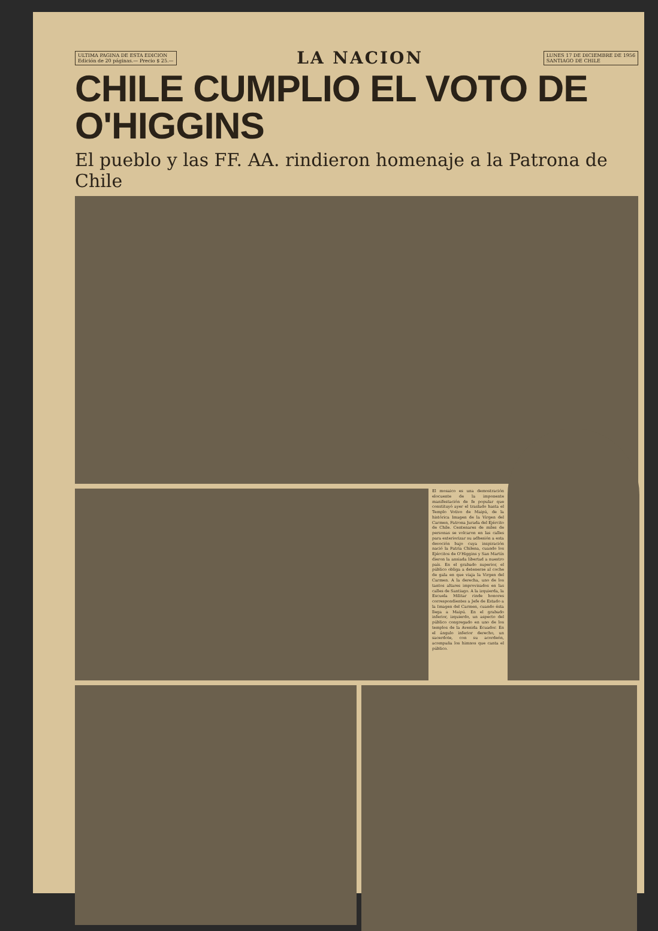ULTIMA PAGINA DE ESTA EDICION
Edición de 20 páginas.— Precio $ 25.—
LA NACION
LUNES 17 DE DICIEMBRE DE 1956
SANTIAGO DE CHILE
CHILE CUMPLIO EL VOTO DE O'HIGGINS
El pueblo y las FF. AA. rindieron homenaje a la Patrona de Chile
El mosaico es una demostración elocuente de la imponente manifestación de fe popular que constituyó ayer el traslado hasta el Templo Votivo de Maipú, de la histórica Imagen de la Virgen del Carmen, Patrona Jurada del Ejército de Chile. Centenares de miles de personas se volcaron en las calles para exteriorizar su adhesión a esta devoción bajo cuya inspiración nació la Patria Chilena, cuando los Ejércitos de O'Higgins y San Martín dieron la ansiada libertad a nuestro país. En el grabado superior, el público obliga a detenerse al coche de gala en que viaja la Virgen del Carmen. A la derecha, uno de los tantos altares improvisados en las calles de Santiago. A la izquierda, la Escuela Militar rinde honores correspondientes a Jefe de Estado a la Imagen del Carmen, cuando ésta llega a Maipú. En el grabado inferior, izquierdo, un aspecto del público congregado en uno de los templos de la Avenida Ecuador. En el ángulo inferior derecho, un sacerdote, con su acordeón, acompaña los himnos que canta el público.